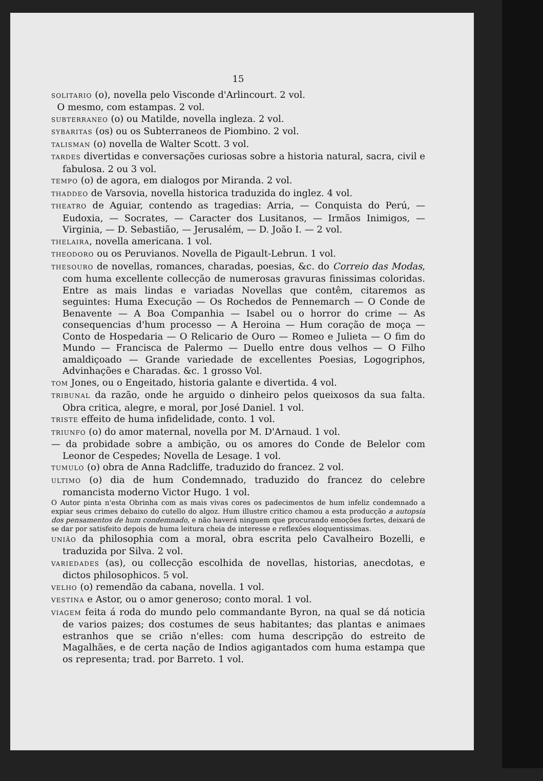15
SOLITARIO (o), novella pelo Visconde d'Arlincourt. 2 vol.
O mesmo, com estampas. 2 vol.
SUBTERRANEO (o) ou Matilde, novella ingleza. 2 vol.
SYBARITAS (os) ou os Subterraneos de Piombino. 2 vol.
TALISMAN (o) novella de Walter Scott. 3 vol.
TARDES divertidas e conversações curiosas sobre a historia natural, sacra, civil e fabulosa. 2 ou 3 vol.
TEMPO (o) de agora, em dialogos por Miranda. 2 vol.
THADDEO de Varsovia, novella historica traduzida do inglez. 4 vol.
THEATRO de Aguiar, contendo as tragedias: Arria, — Conquista do Perú, — Eudoxia, — Socrates, — Caracter dos Lusitanos, — Irmãos Inimigos, — Virginia, — D. Sebastião, — Jerusalém, — D. João I. — 2 vol.
THELAIRA, novella americana. 1 vol.
THEODORO ou os Peruvianos. Novella de Pigault-Lebrun. 1 vol.
THESOURO de novellas, romances, charadas, poesias, &c. do Correio das Modas, com huma excellente collecção de numerosas gravuras finissimas coloridas. Entre as mais lindas e variadas Novellas que contêm, citaremos as seguintes: Huma Execução — Os Rochedos de Pennemarch — O Conde de Benavente — A Boa Companhia — Isabel ou o horror do crime — As consequencias d'hum processo — A Heroina — Hum coração de moça — Conto de Hospedaria — O Relicario de Ouro — Romeo e Julieta — O fim do Mundo — Francisca de Palermo — Duello entre dous velhos — O Filho amaldiçoado — Grande variedade de excellentes Poesias, Logogriphos, Advinhações e Charadas. &c. 1 grosso Vol.
TOM Jones, ou o Engeitado, historia galante e divertida. 4 vol.
TRIBUNAL da razão, onde he arguido o dinheiro pelos queixosos da sua falta. Obra critica, alegre, e moral, por José Daniel. 1 vol.
TRISTE effeito de huma infidelidade, conto. 1 vol.
TRIUNFO (o) do amor maternal, novella por M. D'Arnaud. 1 vol.
— da probidade sobre a ambição, ou os amores do Conde de Belelor com Leonor de Cespedes; Novella de Lesage. 1 vol.
TUMULO (o) obra de Anna Radcliffe, traduzido do francez. 2 vol.
ULTIMO (o) dia de hum Condemnado, traduzido do francez do celebre romancista moderno Victor Hugo. 1 vol.
O Autor pinta n'esta Obrinha com as mais vivas cores os padecimentos de hum infeliz condemnado a expiar seus crimes debaixo do cutello do algoz. Hum illustre critico chamou a esta producção a autopsia dos pensamentos de hum condemnado, e não haverá ninguem que procurando emoções fortes, deixará de se dar por satisfeito depois de huma leitura cheia de interesse e reflexões eloquentissimas.
UNIÃO da philosophia com a moral, obra escrita pelo Cavalheiro Bozelli, e traduzida por Silva. 2 vol.
VARIEDADES (as), ou collecção escolhida de novellas, historias, anecdotas, e dictos philosophicos. 5 vol.
VELHO (o) remendão da cabana, novella. 1 vol.
VESTINA e Astor, ou o amor generoso; conto moral. 1 vol.
VIAGEM feita á roda do mundo pelo commandante Byron, na qual se dá noticia de varios paizes; dos costumes de seus habitantes; das plantas e animaes estranhos que se crião n'elles: com huma descripção do estreito de Magalhães, e de certa nação de Indios agigantados com huma estampa que os representa; trad. por Barreto. 1 vol.